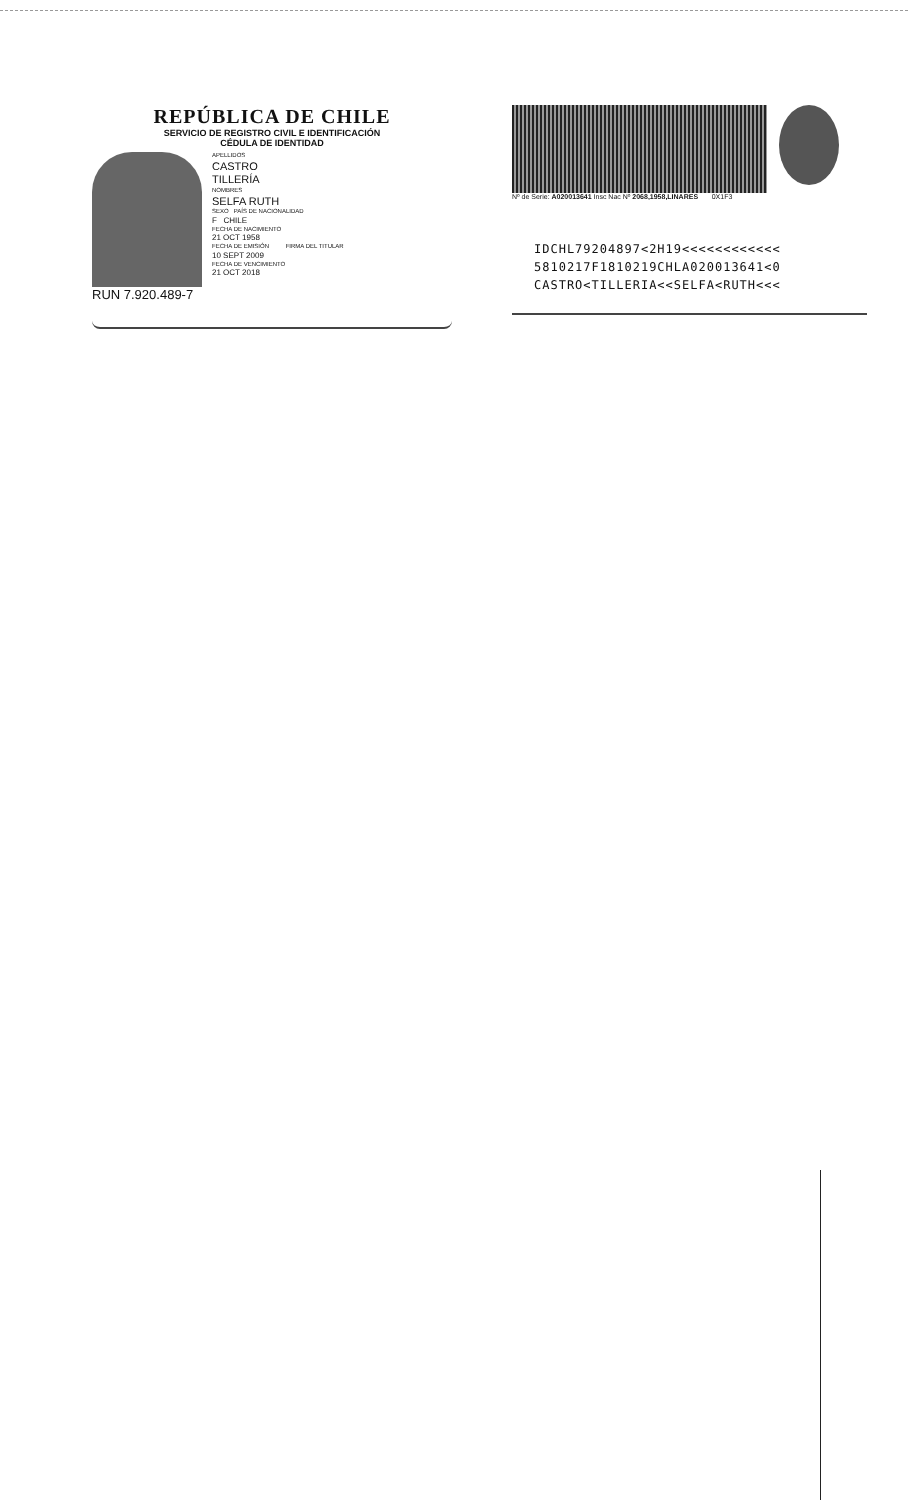REPÚBLICA DE CHILE
SERVICIO DE REGISTRO CIVIL E IDENTIFICACIÓN
CÉDULA DE IDENTIDAD
RUN 7.920.489-7
APELLIDOS
CASTRO
TILLERÍA
NOMBRES
SELFA RUTH
SEXO PAÍS DE NACIONALIDAD
F CHILE
FECHA DE NACIMIENTO
21 OCT 1958
FECHA DE EMISIÓN FIRMA DEL TITULAR
10 SEPT 2009
FECHA DE VENCIMIENTO
21 OCT 2018
Nº de Serie: A020013641 Insc Nac Nº 2068,1958,LINARES 0X1F3
IDCHL79204897<2H19<<<<<<<<<<<<
5810217F1810219CHLA020013641<0
CASTRO<TILLERIA<<SELFA<RUTH<<<